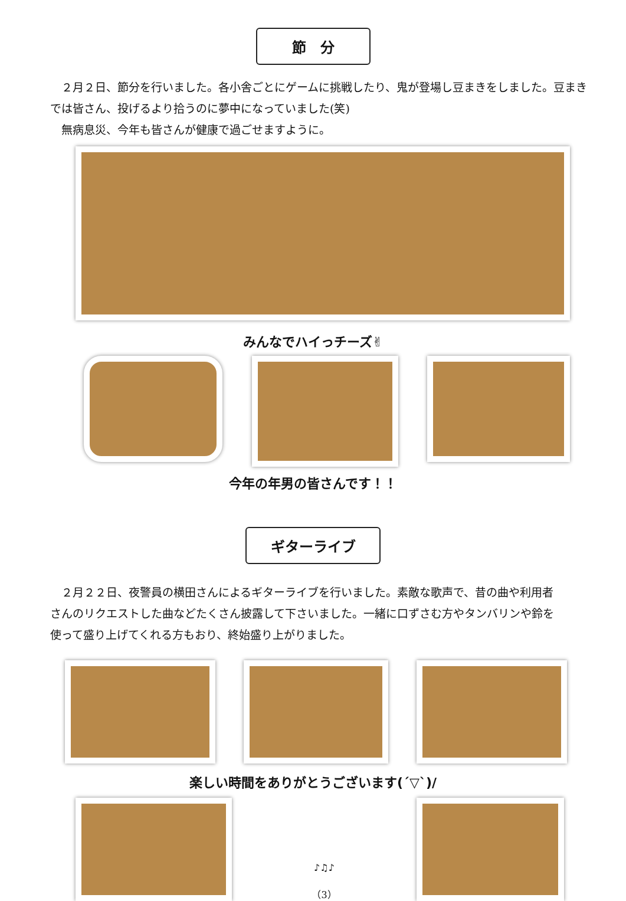節　分
　２月２日、節分を行いました。各小舎ごとにゲームに挑戦したり、鬼が登場し豆まきをしました。豆まきでは皆さん、投げるより拾うのに夢中になっていました(笑)
　無病息災、今年も皆さんが健康で過ごせますように。
みんなでハイっチーズ✌
今年の年男の皆さんです！！
ギターライブ
　２月２２日、夜警員の横田さんによるギターライブを行いました。素敵な歌声で、昔の曲や利用者さんのリクエストした曲などたくさん披露して下さいました。一緒に口ずさむ方やタンバリンや鈴を使って盛り上げてくれる方もおり、終始盛り上がりました。
楽しい時間をありがとうございます(´▽`)/
♪♫♪
（3）